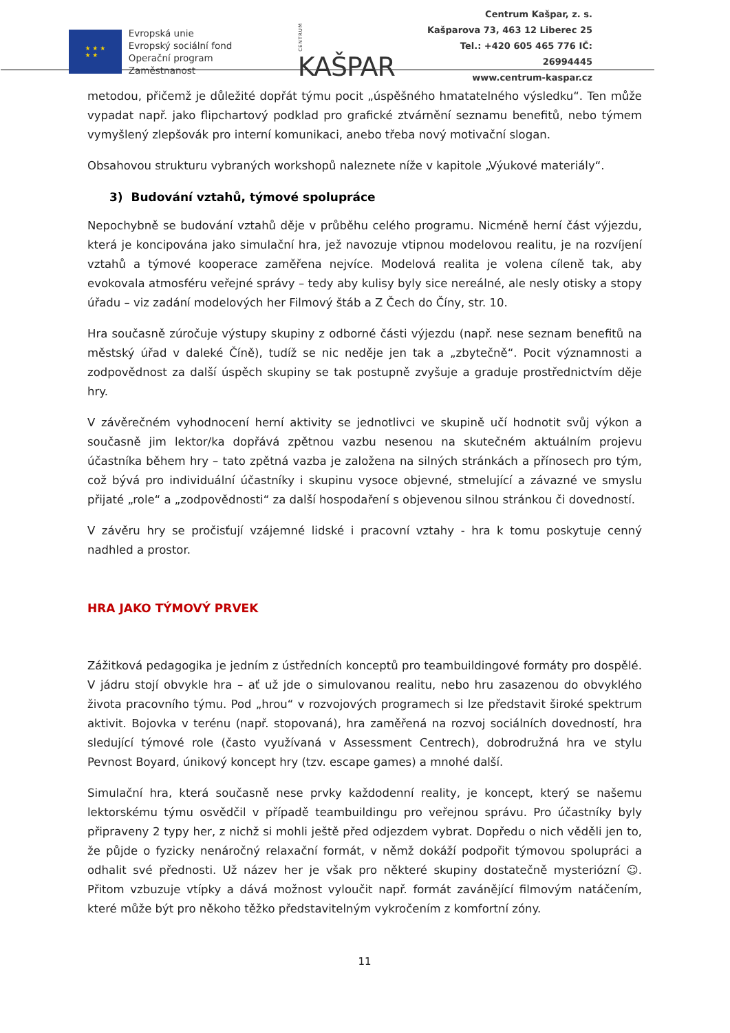★ ★ ★
★ ★
Evropská unie
Evropský sociální fond
Operační program Zaměstnanost
CENTRUM KAŠPAR
Centrum Kašpar, z. s.
Kašparova 73, 463 12 Liberec 25
Tel.: +420 605 465 776 IČ: 26994445
www.centrum-kaspar.cz
metodou, přičemž je důležité dopřát týmu pocit „úspěšného hmatatelného výsledku“. Ten může vypadat např. jako flipchartový podklad pro grafické ztvárnění seznamu benefitů, nebo týmem vymyšlený zlepšovák pro interní komunikaci, anebo třeba nový motivační slogan.
Obsahovou strukturu vybraných workshopů naleznete níže v kapitole „Výukové materiály“.
3) Budování vztahů, týmové spolupráce
Nepochybně se budování vztahů děje v průběhu celého programu. Nicméně herní část výjezdu, která je koncipována jako simulační hra, jež navozuje vtipnou modelovou realitu, je na rozvíjení vztahů a týmové kooperace zaměřena nejvíce. Modelová realita je volena cíleně tak, aby evokovala atmosféru veřejné správy – tedy aby kulisy byly sice nereálné, ale nesly otisky a stopy úřadu – viz zadání modelových her Filmový štáb a Z Čech do Číny, str. 10.
Hra současně zúročuje výstupy skupiny z odborné části výjezdu (např. nese seznam benefitů na městský úřad v daleké Číně), tudíž se nic neděje jen tak a „zbytečně“. Pocit významnosti a zodpovědnost za další úspěch skupiny se tak postupně zvyšuje a graduje prostřednictvím děje hry.
V závěrečném vyhodnocení herní aktivity se jednotlivci ve skupině učí hodnotit svůj výkon a současně jim lektor/ka dopřává zpětnou vazbu nesenou na skutečném aktuálním projevu účastníka během hry – tato zpětná vazba je založena na silných stránkách a přínosech pro tým, což bývá pro individuální účastníky i skupinu vysoce objevné, stmelující a závazné ve smyslu přijaté „role“ a „zodpovědnosti“ za další hospodaření s objevenou silnou stránkou či dovedností.
V závěru hry se pročisťují vzájemné lidské i pracovní vztahy - hra k tomu poskytuje cenný nadhled a prostor.
HRA JAKO TÝMOVÝ PRVEK
Zážitková pedagogika je jedním z ústředních konceptů pro teambuildingové formáty pro dospělé. V jádru stojí obvykle hra – ať už jde o simulovanou realitu, nebo hru zasazenou do obvyklého života pracovního týmu. Pod „hrou“ v rozvojových programech si lze představit široké spektrum aktivit. Bojovka v terénu (např. stopovaná), hra zaměřená na rozvoj sociálních dovedností, hra sledující týmové role (často využívaná v Assessment Centrech), dobrodružná hra ve stylu Pevnost Boyard, únikový koncept hry (tzv. escape games) a mnohé další.
Simulační hra, která současně nese prvky každodenní reality, je koncept, který se našemu lektorskému týmu osvědčil v případě teambuildingu pro veřejnou správu. Pro účastníky byly připraveny 2 typy her, z nichž si mohli ještě před odjezdem vybrat. Dopředu o nich věděli jen to, že půjde o fyzicky nenáročný relaxační formát, v němž dokáží podpořit týmovou spolupráci a odhalit své přednosti. Už název her je však pro některé skupiny dostatečně mysteriózní ☺. Přitom vzbuzuje vtípky a dává možnost vyloučit např. formát zavánějící filmovým natáčením, které může být pro někoho těžko představitelným vykročením z komfortní zóny.
11